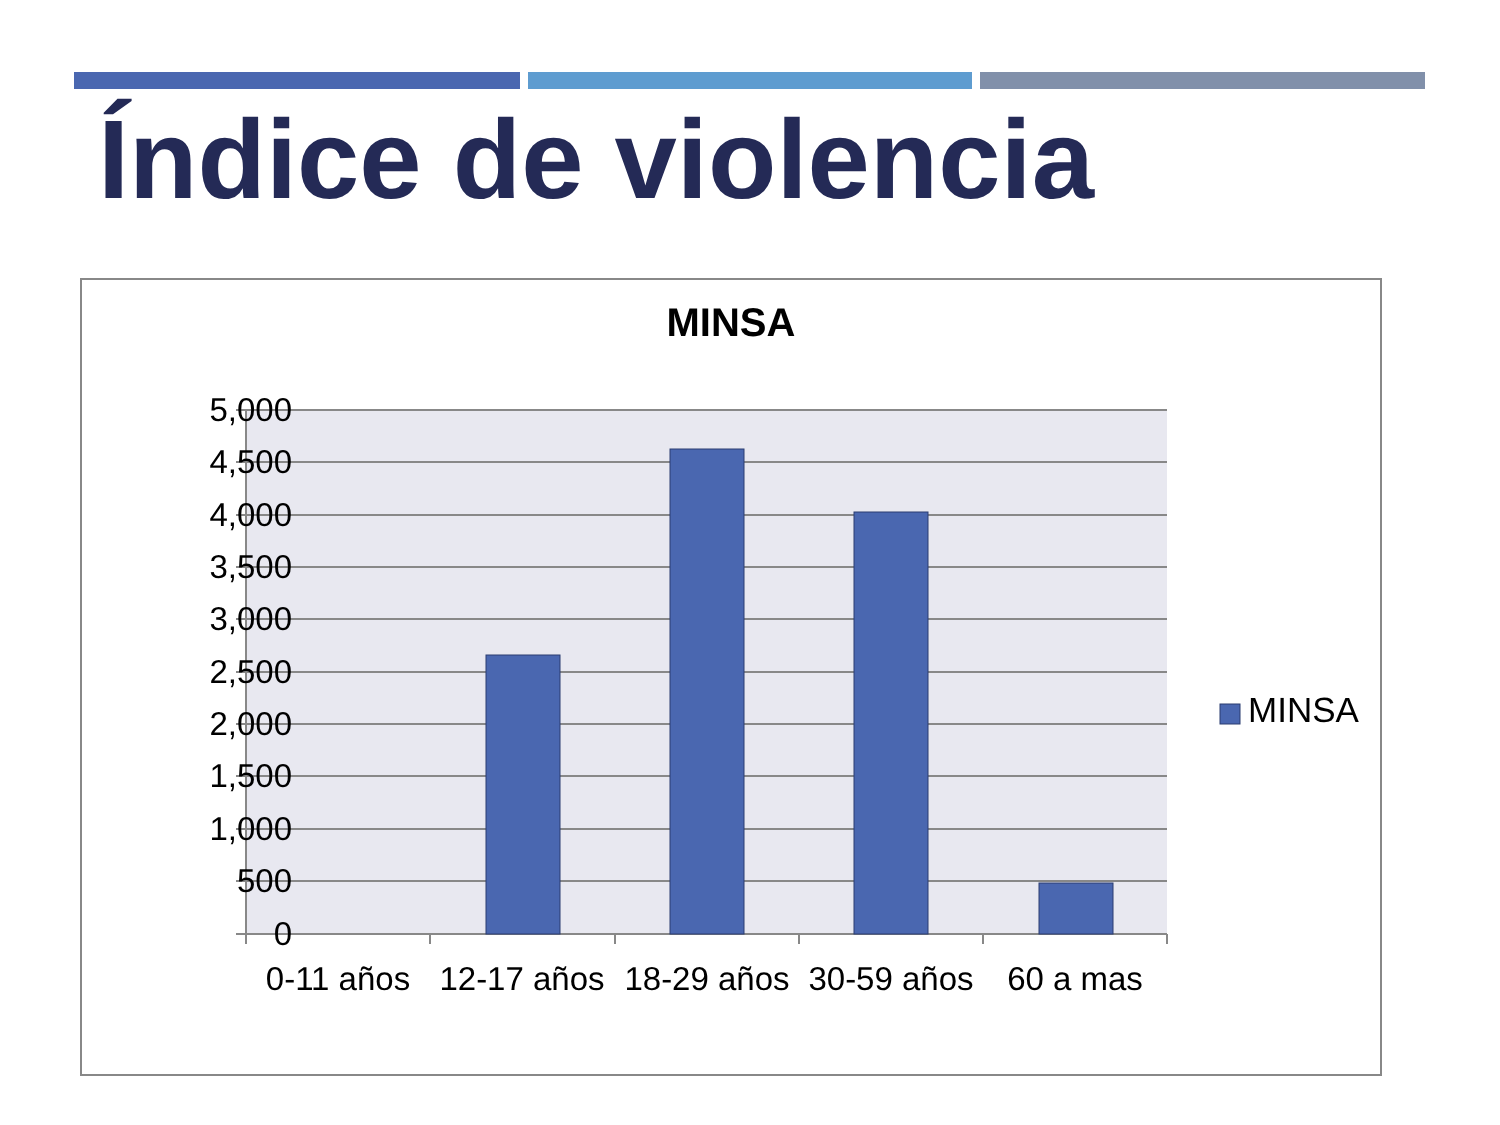Índice de violencia
MINSA
5,000
4,500
4,000
3,500
3,000
2,500
2,000
1,500
1,000
500
0
0-11 años
12-17 años
18-29 años
30-59 años
60 a mas
MINSA